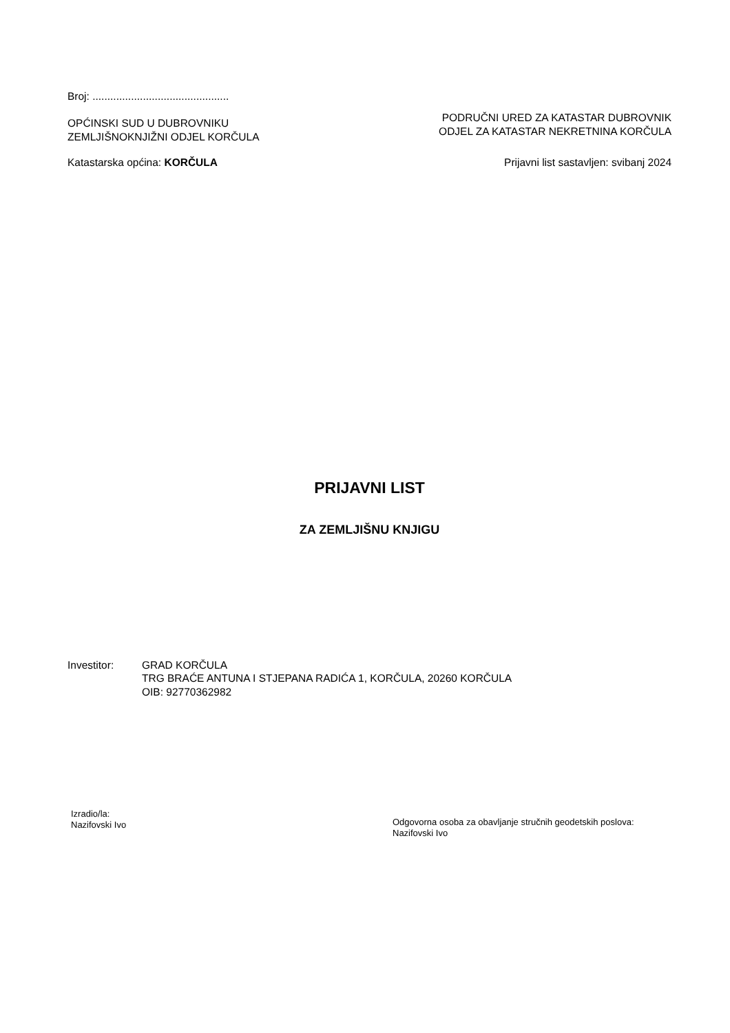Broj: ..............................................
OPĆINSKI SUD U DUBROVNIKU
ZEMLJIŠNOKNJIŽNI ODJEL KORČULA
PODRUČNI URED ZA KATASTAR DUBROVNIK
ODJEL ZA KATASTAR NEKRETNINA KORČULA
Katastarska općina: KORČULA Prijavni list sastavljen: svibanj 2024
PRIJAVNI LIST
ZA ZEMLJIŠNU KNJIGU
Investitor: GRAD KORČULA
TRG BRAĆE ANTUNA I STJEPANA RADIĆA 1, KORČULA, 20260 KORČULA
OIB: 92770362982
Izradio/la:
Nazifovski Ivo
Odgovorna osoba za obavljanje stručnih geodetskih poslova:
Nazifovski Ivo